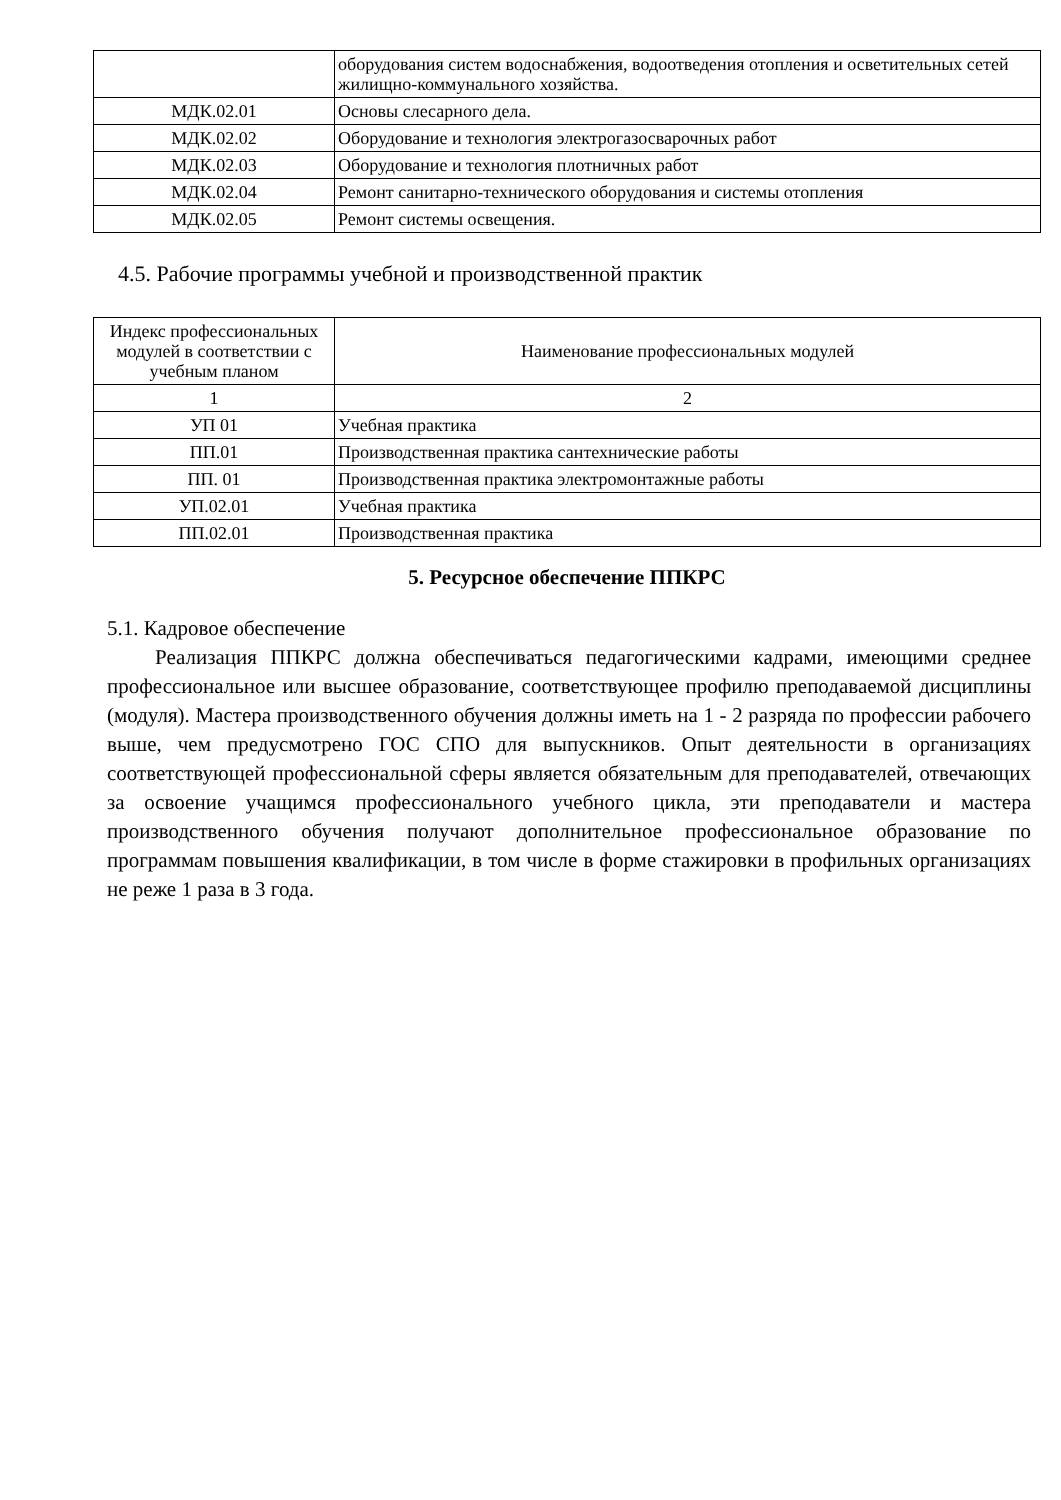| | оборудования систем водоснабжения, водоотведения отопления и осветительных сетей жилищно-коммунального хозяйства. |
| МДК.02.01 | Основы слесарного дела. |
| МДК.02.02 | Оборудование и технология электрогазосварочных работ |
| МДК.02.03 | Оборудование и технология плотничных работ |
| МДК.02.04 | Ремонт санитарно-технического оборудования и системы отопления |
| МДК.02.05 | Ремонт системы освещения. |
4.5. Рабочие программы учебной и производственной практик
| Индекс профессиональных модулей в соответствии с учебным планом | Наименование профессиональных модулей |
| --- | --- |
| 1 | 2 |
| УП 01 | Учебная практика |
| ПП.01 | Производственная практика сантехнические работы |
| ПП. 01 | Производственная практика электромонтажные работы |
| УП.02.01 | Учебная практика |
| ПП.02.01 | Производственная практика |
5. Ресурсное обеспечение ППКРС
5.1. Кадровое обеспечение
Реализация ППКРС должна обеспечиваться педагогическими кадрами, имеющими среднее профессиональное или высшее образование, соответствующее профилю преподаваемой дисциплины (модуля). Мастера производственного обучения должны иметь на 1 - 2 разряда по профессии рабочего выше, чем предусмотрено ГОС СПО для выпускников. Опыт деятельности в организациях соответствующей профессиональной сферы является обязательным для преподавателей, отвечающих за освоение учащимся профессионального учебного цикла, эти преподаватели и мастера производственного обучения получают дополнительное профессиональное образование по программам повышения квалификации, в том числе в форме стажировки в профильных организациях не реже 1 раза в 3 года.